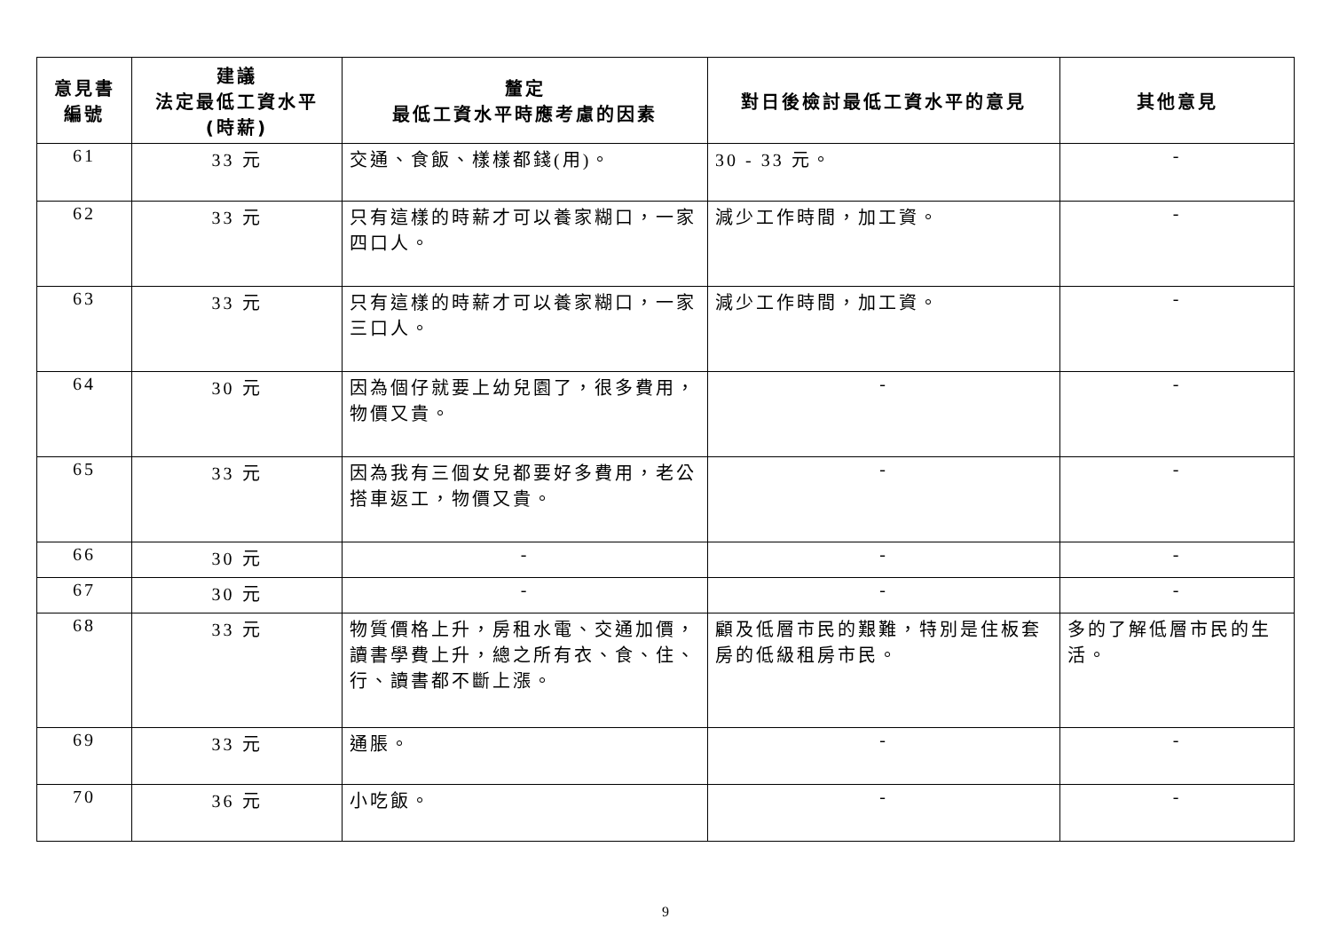| 意見書 編號 | 建議 法定最低工資水平 (時薪) | 釐定 最低工資水平時應考慮的因素 | 對日後檢討最低工資水平的意見 | 其他意見 |
| --- | --- | --- | --- | --- |
| 61 | 33 元 | 交通、食飯、樣樣都錢(用)。 | 30 - 33 元。 | - |
| 62 | 33 元 | 只有這樣的時薪才可以養家糊口，一家四口人。 | 減少工作時間，加工資。 | - |
| 63 | 33 元 | 只有這樣的時薪才可以養家糊口，一家三口人。 | 減少工作時間，加工資。 | - |
| 64 | 30 元 | 因為個仔就要上幼兒園了，很多費用，物價又貴。 | - | - |
| 65 | 33 元 | 因為我有三個女兒都要好多費用，老公搭車返工，物價又貴。 | - | - |
| 66 | 30 元 | - | - | - |
| 67 | 30 元 | - | - | - |
| 68 | 33 元 | 物質價格上升，房租水電、交通加價，讀書學費上升，總之所有衣、食、住、行、讀書都不斷上漲。 | 顧及低層市民的艱難，特別是住板套房的低級租房市民。 | 多的了解低層市民的生活。 |
| 69 | 33 元 | 通脹。 | - | - |
| 70 | 36 元 | 小吃飯。 | - | - |
9